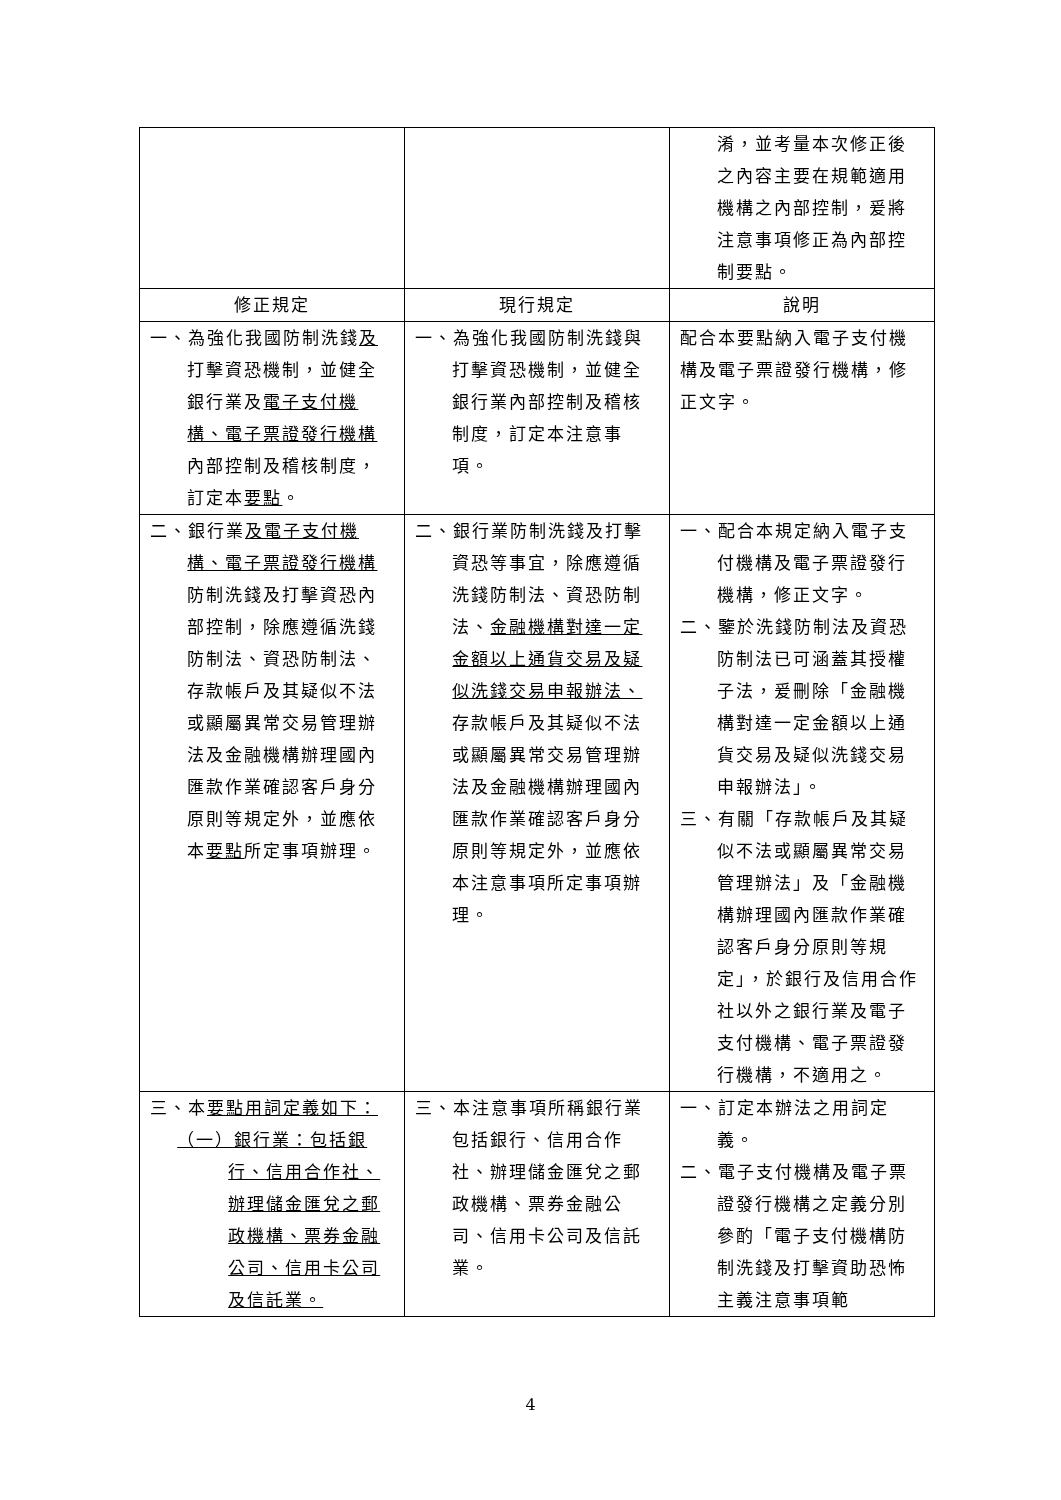| | | 淆，並考量本次修正後之內容主要在規範適用機構之內部控制，爰將注意事項修正為內部控制要點。 |
| 修正規定 | 現行規定 | 說明 |
| 一、為強化我國防制洗錢 及 打擊資恐機制，並健全銀行業及 電子支付機構、電子票證發行機構 內部控制及稽核制度，訂定本 要點 。 | 一、為強化我國防制洗錢與打擊資恐機制，並健全銀行業內部控制及稽核制度，訂定本注意事項。 | 配合本要點納入電子支付機構及電子票證發行機構，修正文字。 |
| 二、銀行業 及電子支付機構、電子票證發行機構 防制洗錢及打擊資恐內部控制，除應遵循洗錢防制法、資恐防制法、存款帳戶及其疑似不法或顯屬異常交易管理辦法及金融機構辦理國內匯款作業確認客戶身分原則等規定外，並應依本 要點 所定事項辦理。 | 二、銀行業防制洗錢及打擊資恐等事宜，除應遵循洗錢防制法、資恐防制法、 金融機構對達一定金額以上通貨交易及疑似洗錢交易申報辦法、 存款帳戶及其疑似不法或顯屬異常交易管理辦法及金融機構辦理國內匯款作業確認客戶身分原則等規定外，並應依本注意事項所定事項辦理。 | 一、配合本規定納入電子支付機構及電子票證發行機構，修正文字。 二、鑒於洗錢防制法及資恐防制法已可涵蓋其授權子法，爰刪除「金融機構對達一定金額以上通貨交易及疑似洗錢交易申報辦法」。 三、有關「存款帳戶及其疑似不法或顯屬異常交易管理辦法」及「金融機構辦理國內匯款作業確認客戶身分原則等規定」，於銀行及信用合作社以外之銀行業及電子支付機構、電子票證發行機構，不適用之。 |
| 三、本 要點用詞定義如下： （一）銀行業：包括銀行、信用合作社、辦理儲金匯兌之郵政機構、票券金融公司、信用卡公司及信託業。 | 三、本注意事項所稱銀行業包括銀行、信用合作社、辦理儲金匯兌之郵政機構、票券金融公司、信用卡公司及信託業。 | 一、訂定本辦法之用詞定義。 二、電子支付機構及電子票證發行機構之定義分別參酌「電子支付機構防制洗錢及打擊資助恐怖主義注意事項範 |
4